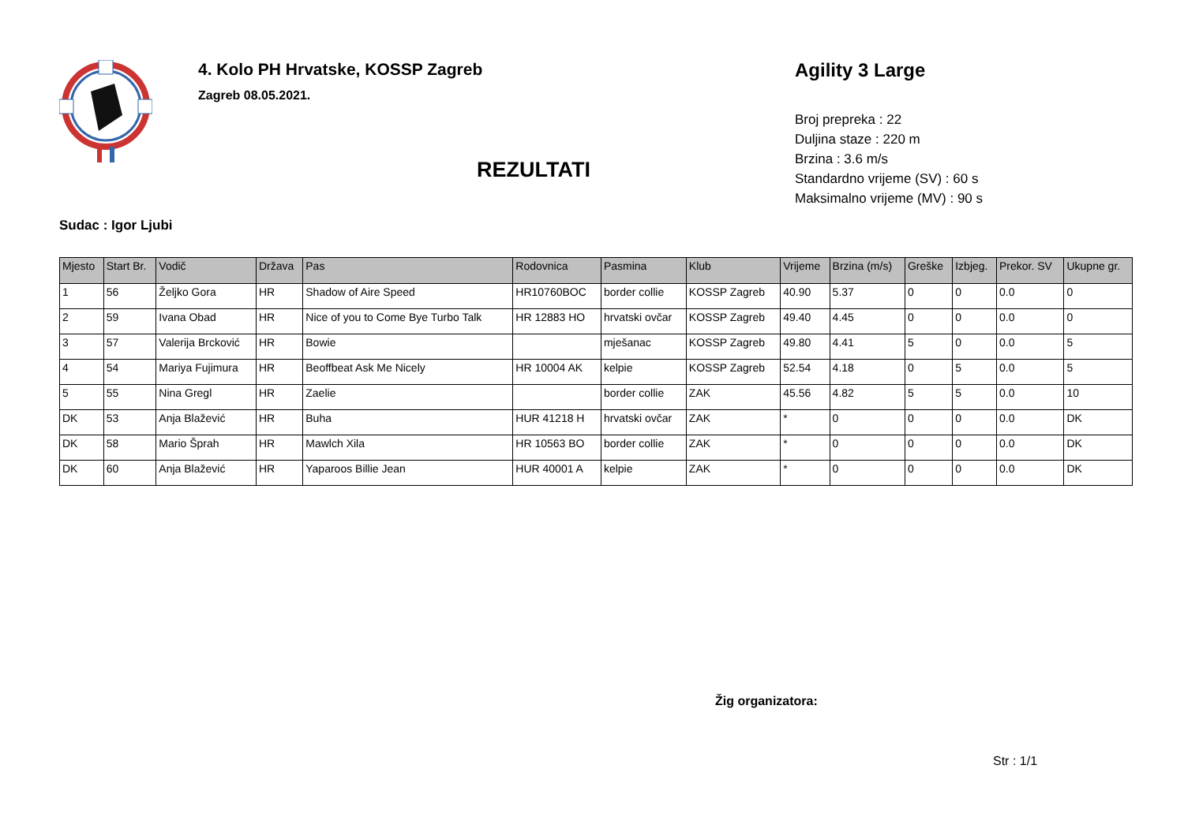4. Kolo PH Hrvatske, KOSSP Zagreb
Zagreb 08.05.2021.
REZULTATI
Agility 3 Large
Broj prepreka : 22
Duljina staze : 220 m
Brzina : 3.6 m/s
Standardno vrijeme (SV) : 60 s
Maksimalno vrijeme (MV) : 90 s
Sudac : Igor Ljubi
| Mjesto | Start Br. | Vodič | Država | Pas | Rodovnica | Pasmina | Klub | Vrijeme | Brzina (m/s) | Greške | Izbjeg. | Prekor. SV | Ukupne gr. |
| --- | --- | --- | --- | --- | --- | --- | --- | --- | --- | --- | --- | --- | --- |
| 1 | 56 | Željko Gora | HR | Shadow of Aire Speed | HR10760BOC | border collie | KOSSP Zagreb | 40.90 | 5.37 | 0 | 0 | 0.0 | 0 |
| 2 | 59 | Ivana Obad | HR | Nice of you to Come Bye Turbo Talk | HR 12883 HO | hrvatski ovčar | KOSSP Zagreb | 49.40 | 4.45 | 0 | 0 | 0.0 | 0 |
| 3 | 57 | Valerija Brcković | HR | Bowie | | mješanac | KOSSP Zagreb | 49.80 | 4.41 | 5 | 0 | 0.0 | 5 |
| 4 | 54 | Mariya Fujimura | HR | Beoffbeat Ask Me Nicely | HR 10004 AK | kelpie | KOSSP Zagreb | 52.54 | 4.18 | 0 | 5 | 0.0 | 5 |
| 5 | 55 | Nina Gregl | HR | Zaelie | | border collie | ZAK | 45.56 | 4.82 | 5 | 5 | 0.0 | 10 |
| DK | 53 | Anja Blažević | HR | Buha | HUR 41218 H | hrvatski ovčar | ZAK | * | 0 | 0 | 0 | 0.0 | DK |
| DK | 58 | Mario Šprah | HR | Mawlch Xila | HR 10563 BO | border collie | ZAK | * | 0 | 0 | 0 | 0.0 | DK |
| DK | 60 | Anja Blažević | HR | Yaparoos Billie Jean | HUR 40001 A | kelpie | ZAK | * | 0 | 0 | 0 | 0.0 | DK |
Žig organizatora:
Str : 1/1